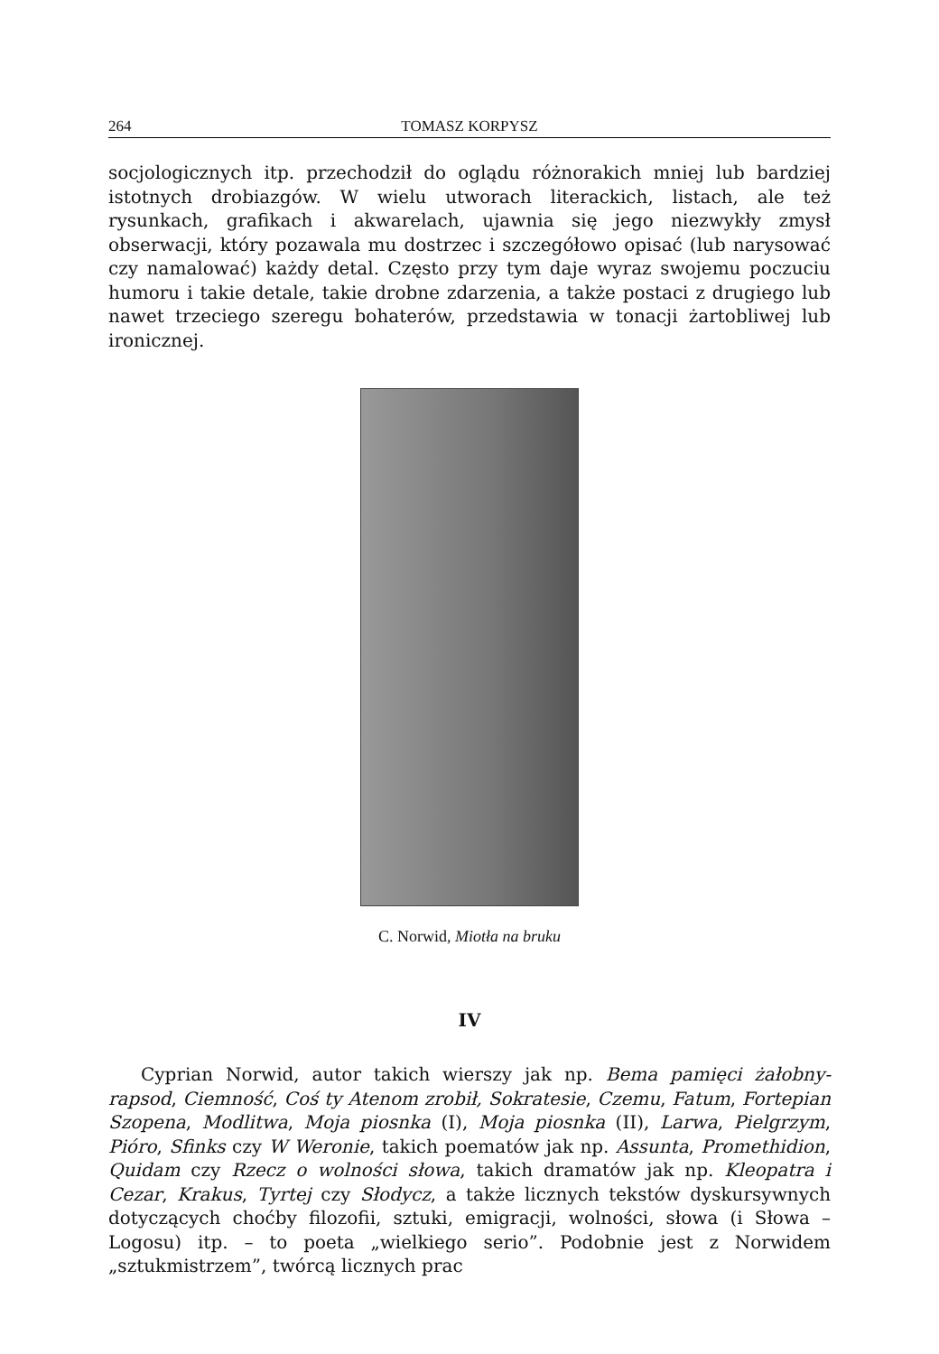264 TOMASZ KORPYSZ
socjologicznych itp. przechodził do oglądu różnorakich mniej lub bardziej istotnych drobiazgów. W wielu utworach literackich, listach, ale też rysunkach, grafikach i akwarelach, ujawnia się jego niezwykły zmysł obserwacji, który pozawala mu dostrzec i szczegółowo opisać (lub narysować czy namalować) każdy detal. Często przy tym daje wyraz swojemu poczuciu humoru i takie detale, takie drobne zdarzenia, a także postaci z drugiego lub nawet trzeciego szeregu bohaterów, przedstawia w tonacji żartobliwej lub ironicznej.
C. Norwid, Miotła na bruku
IV
Cyprian Norwid, autor takich wierszy jak np. Bema pamięci żałobny-rapsod, Ciemność, Coś ty Atenom zrobił, Sokratesie, Czemu, Fatum, Fortepian Szopena, Modlitwa, Moja piosnka (I), Moja piosnka (II), Larwa, Pielgrzym, Pióro, Sfinks czy W Weronie, takich poematów jak np. Assunta, Promethidion, Quidam czy Rzecz o wolności słowa, takich dramatów jak np. Kleopatra i Cezar, Krakus, Tyrtej czy Słodycz, a także licznych tekstów dyskursywnych dotyczących choćby filozofii, sztuki, emigracji, wolności, słowa (i Słowa – Logosu) itp. – to poeta „wielkiego serio”. Podobnie jest z Norwidem „sztukmistrzem”, twórcą licznych prac